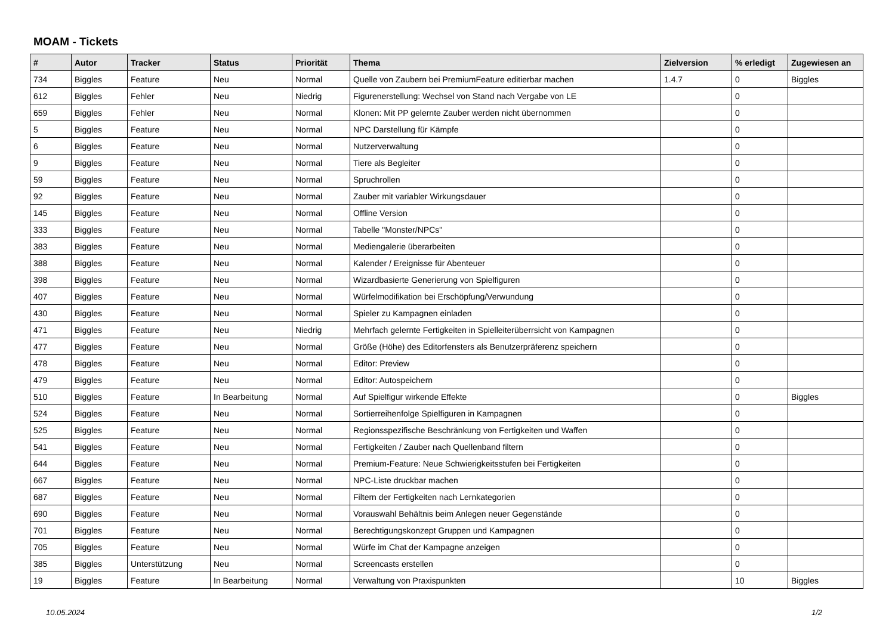MOAM - Tickets
| # | Autor | Tracker | Status | Priorität | Thema | Zielversion | % erledigt | Zugewiesen an |
| --- | --- | --- | --- | --- | --- | --- | --- | --- |
| 734 | Biggles | Feature | Neu | Normal | Quelle von Zaubern bei PremiumFeature editierbar machen | 1.4.7 | 0 | Biggles |
| 612 | Biggles | Fehler | Neu | Niedrig | Figurenerstellung: Wechsel von Stand nach Vergabe von LE | | 0 | |
| 659 | Biggles | Fehler | Neu | Normal | Klonen: Mit PP gelernte Zauber werden nicht übernommen | | 0 | |
| 5 | Biggles | Feature | Neu | Normal | NPC Darstellung für Kämpfe | | 0 | |
| 6 | Biggles | Feature | Neu | Normal | Nutzerverwaltung | | 0 | |
| 9 | Biggles | Feature | Neu | Normal | Tiere als Begleiter | | 0 | |
| 59 | Biggles | Feature | Neu | Normal | Spruchrollen | | 0 | |
| 92 | Biggles | Feature | Neu | Normal | Zauber mit variabler Wirkungsdauer | | 0 | |
| 145 | Biggles | Feature | Neu | Normal | Offline Version | | 0 | |
| 333 | Biggles | Feature | Neu | Normal | Tabelle "Monster/NPCs" | | 0 | |
| 383 | Biggles | Feature | Neu | Normal | Mediengalerie überarbeiten | | 0 | |
| 388 | Biggles | Feature | Neu | Normal | Kalender / Ereignisse für Abenteuer | | 0 | |
| 398 | Biggles | Feature | Neu | Normal | Wizardbasierte Generierung von Spielfiguren | | 0 | |
| 407 | Biggles | Feature | Neu | Normal | Würfelmodifikation bei Erschöpfung/Verwundung | | 0 | |
| 430 | Biggles | Feature | Neu | Normal | Spieler zu Kampagnen einladen | | 0 | |
| 471 | Biggles | Feature | Neu | Niedrig | Mehrfach gelernte Fertigkeiten in Spielleiterüberrsicht von Kampagnen | | 0 | |
| 477 | Biggles | Feature | Neu | Normal | Größe (Höhe) des Editorfensters als Benutzerpräferenz speichern | | 0 | |
| 478 | Biggles | Feature | Neu | Normal | Editor: Preview | | 0 | |
| 479 | Biggles | Feature | Neu | Normal | Editor: Autospeichern | | 0 | |
| 510 | Biggles | Feature | In Bearbeitung | Normal | Auf Spielfigur wirkende Effekte | | 0 | Biggles |
| 524 | Biggles | Feature | Neu | Normal | Sortierreihenfolge Spielfiguren in Kampagnen | | 0 | |
| 525 | Biggles | Feature | Neu | Normal | Regionsspezifische Beschränkung von Fertigkeiten und Waffen | | 0 | |
| 541 | Biggles | Feature | Neu | Normal | Fertigkeiten / Zauber nach Quellenband filtern | | 0 | |
| 644 | Biggles | Feature | Neu | Normal | Premium-Feature: Neue Schwierigkeitsstufen bei Fertigkeiten | | 0 | |
| 667 | Biggles | Feature | Neu | Normal | NPC-Liste druckbar machen | | 0 | |
| 687 | Biggles | Feature | Neu | Normal | Filtern der Fertigkeiten nach Lernkategorien | | 0 | |
| 690 | Biggles | Feature | Neu | Normal | Vorauswahl Behältnis beim Anlegen neuer Gegenstände | | 0 | |
| 701 | Biggles | Feature | Neu | Normal | Berechtigungskonzept Gruppen und Kampagnen | | 0 | |
| 705 | Biggles | Feature | Neu | Normal | Würfe im Chat der Kampagne anzeigen | | 0 | |
| 385 | Biggles | Unterstützung | Neu | Normal | Screencasts erstellen | | 0 | |
| 19 | Biggles | Feature | In Bearbeitung | Normal | Verwaltung von Praxispunkten | | 10 | Biggles |
10.05.2024 1/2